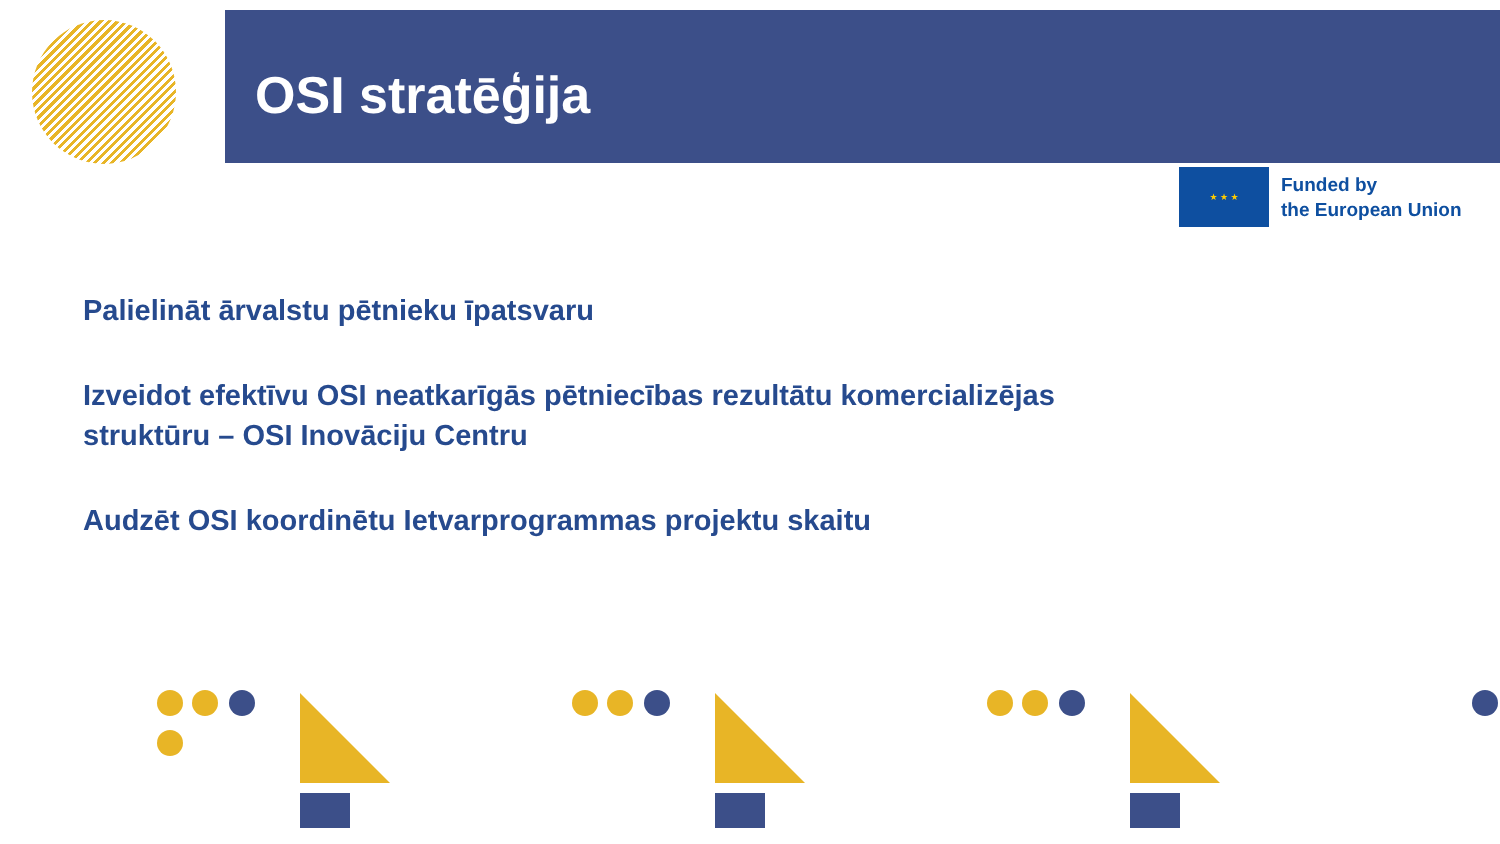OSI stratēģija
★ ★ ★
Funded by
the European Union
Palielināt ārvalstu pētnieku īpatsvaru
Izveidot efektīvu OSI neatkarīgās pētniecības rezultātu komercializējas
struktūru – OSI Inovāciju Centru
Audzēt OSI koordinētu Ietvarprogrammas projektu skaitu